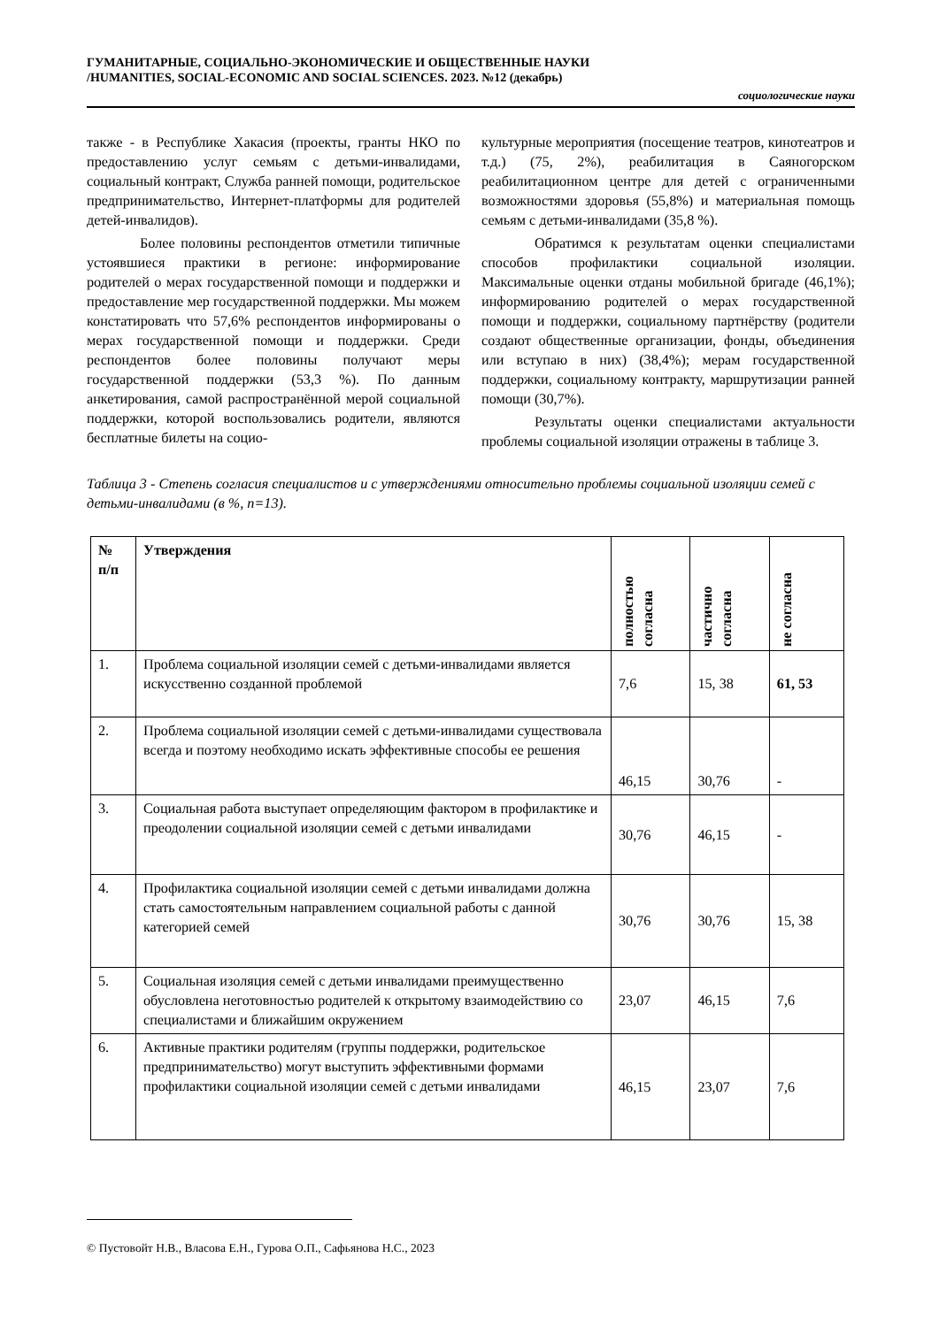ГУМАНИТАРНЫЕ, СОЦИАЛЬНО-ЭКОНОМИЧЕСКИЕ И ОБЩЕСТВЕННЫЕ НАУКИ
/HUMANITIES, SOCIAL-ECONOMIC AND SOCIAL SCIENCES. 2023. №12 (декабрь)
социологические науки
также - в Республике Хакасия (проекты, гранты НКО по предоставлению услуг семьям с детьми-инвалидами, социальный контракт, Служба ранней помощи, родительское предпринимательство, Интернет-платформы для родителей детей-инвалидов).
Более половины респондентов отметили типичные устоявшиеся практики в регионе: информирование родителей о мерах государственной помощи и поддержки и предоставление мер государственной поддержки. Мы можем констатировать что 57,6% респондентов информированы о мерах государственной помощи и поддержки. Среди респондентов более половины получают меры государственной поддержки (53,3 %). По данным анкетирования, самой распространённой мерой социальной поддержки, которой воспользовались родители, являются бесплатные билеты на социо-
культурные мероприятия (посещение театров, кинотеатров и т.д.) (75, 2%), реабилитация в Саяногорском реабилитационном центре для детей с ограниченными возможностями здоровья (55,8%) и материальная помощь семьям с детьми-инвалидами (35,8 %).
Обратимся к результатам оценки специалистами способов профилактики социальной изоляции. Максимальные оценки отданы мобильной бригаде (46,1%); информированию родителей о мерах государственной помощи и поддержки, социальному партнёрству (родители создают общественные организации, фонды, объединения или вступаю в них) (38,4%); мерам государственной поддержки, социальному контракту, маршрутизации ранней помощи (30,7%).
Результаты оценки специалистами актуальности проблемы социальной изоляции отражены в таблице 3.
Таблица 3 - Степень согласия специалистов и с утверждениями относительно проблемы социальной изоляции семей с детьми-инвалидами (в %, n=13).
| № п/п | Утверждения | полностью согласна | частично согласна | не согласна |
| --- | --- | --- | --- | --- |
| 1. | Проблема социальной изоляции семей с детьми-инвалидами является искусственно созданной проблемой | 7,6 | 15, 38 | 61, 53 |
| 2. | Проблема социальной изоляции семей с детьми-инвалидами существовала всегда и поэтому необходимо искать эффективные способы ее решения | 46,15 | 30,76 | - |
| 3. | Социальная работа выступает определяющим фактором в профилактике и преодолении социальной изоляции семей с детьми инвалидами | 30,76 | 46,15 | - |
| 4. | Профилактика социальной изоляции семей с детьми инвалидами должна стать самостоятельным направлением социальной работы с данной категорией семей | 30,76 | 30,76 | 15, 38 |
| 5. | Социальная изоляция семей с детьми инвалидами преимущественно обусловлена неготовностью родителей к открытому взаимодействию со специалистами и ближайшим окружением | 23,07 | 46,15 | 7,6 |
| 6. | Активные практики родителям (группы поддержки, родительское предпринимательство) могут выступить эффективными формами профилактики социальной изоляции семей с детьми инвалидами | 46,15 | 23,07 | 7,6 |
© Пустовойт Н.В., Власова Е.Н., Гурова О.П., Сафьянова Н.С., 2023